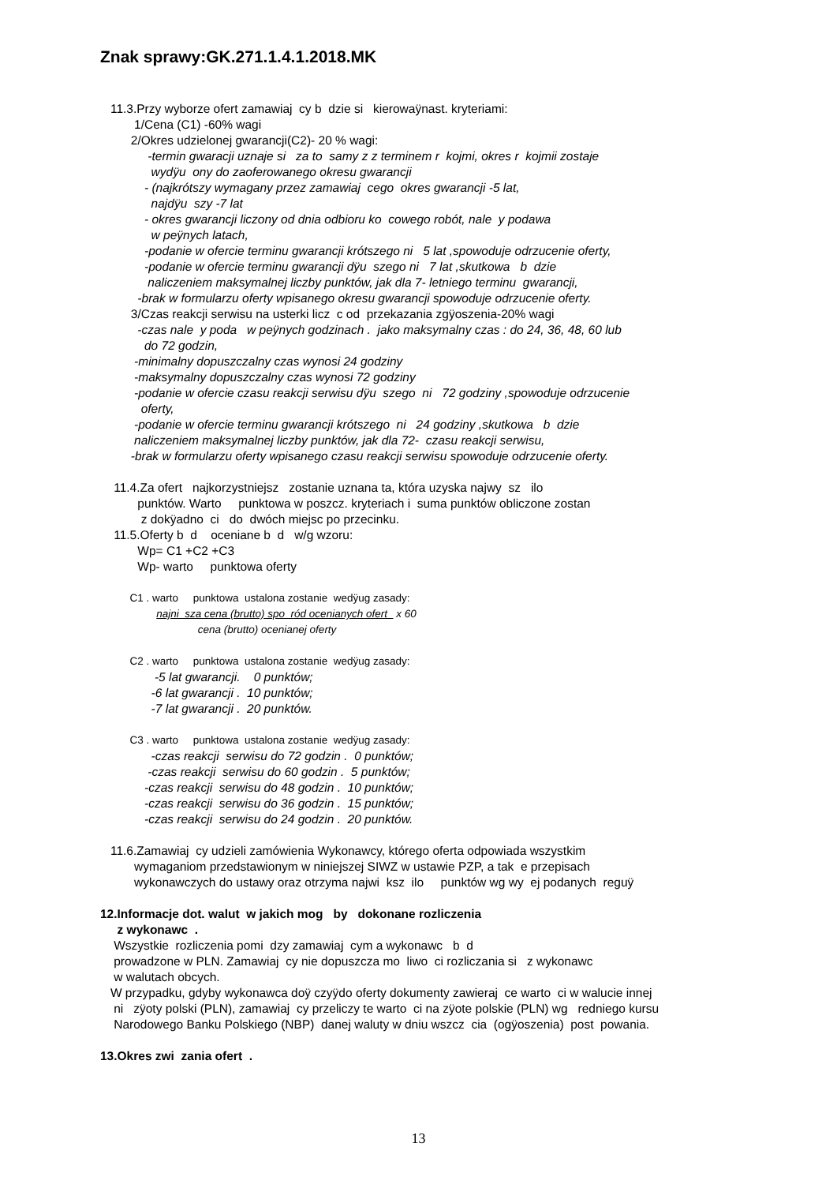Znak sprawy:GK.271.1.4.1.2018.MK
11.3.Przy wyborze ofert zamawiaj cy b dzie si kierowaÿnast. kryteriami:
1/Cena (C1) -60% wagi
2/Okres udzielonej gwarancji(C2)- 20 % wagi:
-termin gwaracji uznaje si za to samy z z terminem r kojmi, okres r kojmii zostaje
wydÿu ony do zaoferowanego okresu gwarancji
- (najkrótszy wymagany przez zamawiaj cego okres gwarancji -5 lat,
najdÿu szy -7 lat
- okres gwarancji liczony od dnia odbioru ko cowego robót, nale y podawa
w peÿnych latach,
-podanie w ofercie terminu gwarancji krótszego ni 5 lat ,spowoduje odrzucenie oferty,
-podanie w ofercie terminu gwarancji dÿu szego ni 7 lat ,skutkowa b dzie
naliczeniem maksymalnej liczby punktów, jak dla 7- letniego terminu gwarancji,
-brak w formularzu oferty wpisanego okresu gwarancji spowoduje odrzucenie oferty.
3/Czas reakcji serwisu na usterki licz c od przekazania zgÿoszenia-20% wagi
-czas nale y poda w peÿnych godzinach . jako maksymalny czas : do 24, 36, 48, 60 lub
do 72 godzin,
-minimalny dopuszczalny czas wynosi 24 godziny
-maksymalny dopuszczalny czas wynosi 72 godziny
-podanie w ofercie czasu reakcji serwisu dÿu szego ni 72 godziny ,spowoduje odrzucenie
oferty,
-podanie w ofercie terminu gwarancji krótszego ni 24 godziny ,skutkowa b dzie
naliczeniem maksymalnej liczby punktów, jak dla 72- czasu reakcji serwisu,
-brak w formularzu oferty wpisanego czasu reakcji serwisu spowoduje odrzucenie oferty.
11.4.Za ofert najkorzystniejsz zostanie uznana ta, która uzyska najwy sz ilo
punktów. Warto punktowa w poszcz. kryteriach i suma punktów obliczone zostan
z dokÿadno ci do dwóch miejsc po przecinku.
11.5.Oferty b d oceniane b d w/g wzoru:
Wp= C1 +C2 +C3
Wp- warto punktowa oferty
C1 . warto punktowa ustalona zostanie wedÿug zasady:
najni sza cena (brutto) spo ród ocenianych ofert x 60
cena (brutto) ocenianej oferty
C2 . warto punktowa ustalona zostanie wedÿug zasady:
-5 lat gwarancji. 0 punktów;
-6 lat gwarancji . 10 punktów;
-7 lat gwarancji . 20 punktów.
C3 . warto punktowa ustalona zostanie wedÿug zasady:
-czas reakcji serwisu do 72 godzin . 0 punktów;
-czas reakcji serwisu do 60 godzin . 5 punktów;
-czas reakcji serwisu do 48 godzin . 10 punktów;
-czas reakcji serwisu do 36 godzin . 15 punktów;
-czas reakcji serwisu do 24 godzin . 20 punktów.
11.6.Zamawiaj cy udzieli zamówienia Wykonawcy, którego oferta odpowiada wszystkim
wymaganiom przedstawionym w niniejszej SIWZ w ustawie PZP, a tak e przepisach
wykonawczych do ustawy oraz otrzyma najwi ksz ilo punktów wg wy ej podanych reguÿ
12.Informacje dot. walut w jakich mog by dokonane rozliczenia
z wykonawc .
Wszystkie rozliczenia pomi dzy zamawiaj cym a wykonawc b d
prowadzone w PLN. Zamawiaj cy nie dopuszcza mo liwo ci rozliczania si z wykonawc
w walutach obcych.
W przypadku, gdyby wykonawca doÿ czyÿdo oferty dokumenty zawieraj ce warto ci w walucie innej
ni zÿoty polski (PLN), zamawiaj cy przeliczy te warto ci na zÿote polskie (PLN) wg redniego kursu
Narodowego Banku Polskiego (NBP) danej waluty w dniu wszcz cia (ogÿoszenia) post powania.
13.Okres zwi zania ofert .
13